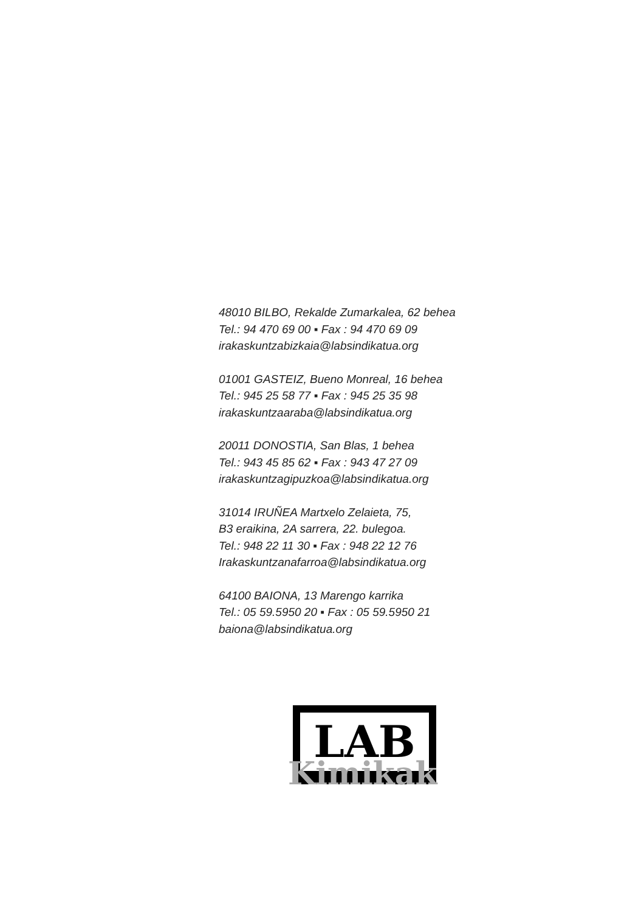48010 BILBO, Rekalde Zumarkalea, 62 behea
Tel.: 94 470 69 00 ▪ Fax : 94 470 69 09
irakaskuntzabizkaia@labsindikatua.org
01001 GASTEIZ, Bueno Monreal, 16 behea
Tel.: 945 25 58 77 ▪ Fax : 945 25 35 98
irakaskuntzaaraba@labsindikatua.org
20011 DONOSTIA, San Blas, 1 behea
Tel.: 943 45 85 62 ▪ Fax : 943 47 27 09
irakaskuntzagipuzkoa@labsindikatua.org
31014 IRUÑEA Martxelo Zelaieta, 75,
B3 eraikina, 2A sarrera, 22. bulegoa.
Tel.: 948 22 11 30 ▪ Fax : 948 22 12 76
Irakaskuntzanafarroa@labsindikatua.org
64100 BAIONA, 13 Marengo karrika
Tel.: 05 59.5950 20 ▪ Fax : 05 59.5950 21
baiona@labsindikatua.org
LAB
Kimikak